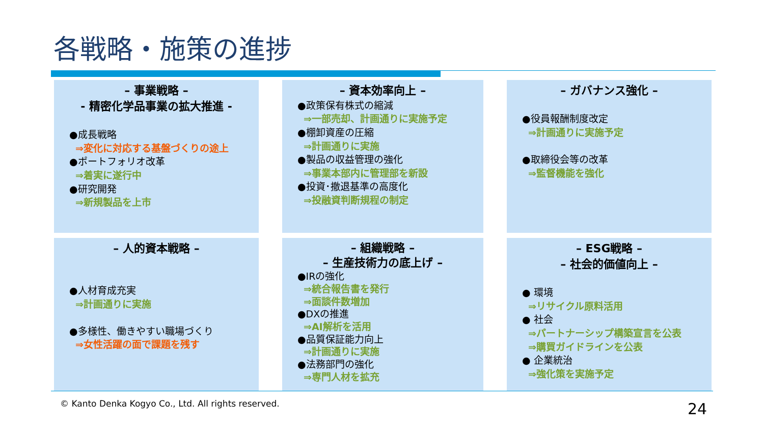各戦略・施策の進捗
– 事業戦略 –
- 精密化学品事業の拡大推進 -
●成長戦略
⇒変化に対応する基盤づくりの途上
●ポートフォリオ改革
⇒着実に遂行中
●研究開発
⇒新規製品を上市
– 資本効率向上 –
●政策保有株式の縮減
⇒一部売却、計画通りに実施予定
●棚卸資産の圧縮
⇒計画通りに実施
●製品の収益管理の強化
⇒事業本部内に管理部を新設
●投資･撤退基準の高度化
⇒投融資判断規程の制定
– ガバナンス強化 –
●役員報酬制度改定
⇒計画通りに実施予定
●取締役会等の改革
⇒監督機能を強化
– 人的資本戦略 –
●人材育成充実
⇒計画通りに実施
●多様性、働きやすい職場づくり
⇒女性活躍の面で課題を残す
– 組織戦略 –
– 生産技術力の底上げ –
●IRの強化
⇒統合報告書を発行
⇒面談件数増加
●DXの推進
⇒AI解析を活用
●品質保証能力向上
⇒計画通りに実施
●法務部門の強化
⇒専門人材を拡充
– ESG戦略 –
– 社会的価値向上 –
● 環境
⇒リサイクル原料活用
● 社会
⇒パートナーシップ構築宣言を公表
⇒購買ガイドラインを公表
● 企業統治
⇒強化策を実施予定
© Kanto Denka Kogyo Co., Ltd. All rights reserved.
24